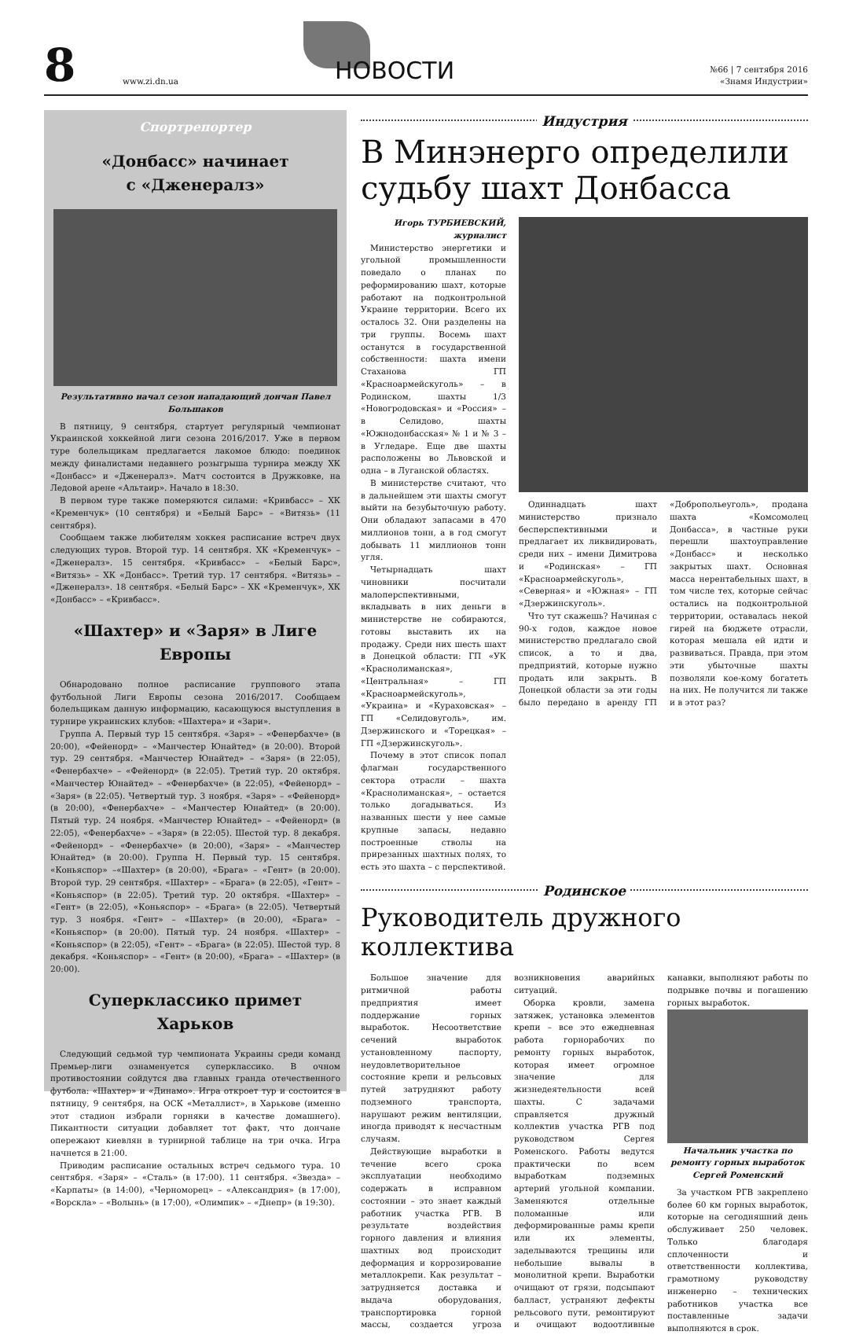8
www.zi.dn.ua
НОВОСТИ
№66 | 7 сентября 2016
«Знамя Индустрии»
Спортрепортер
«Донбасс» начинает
с «Дженералз»
Результативно начал сезон нападающий дончан Павел Большаков
В пятницу, 9 сентября, стартует регулярный чемпионат Украинской хоккейной лиги сезона 2016/2017. Уже в первом туре болельщикам предлагается лакомое блюдо: поединок между финалистами недавнего розыгрыша турнира между ХК «Донбасс» и «Дженералз». Матч состоится в Дружковке, на Ледовой арене «Альтаир». Начало в 18:30.
В первом туре также померяются силами: «Кривбасс» – ХК «Кременчук» (10 сентября) и «Белый Барс» – «Витязь» (11 сентября).
Сообщаем также любителям хоккея расписание встреч двух следующих туров. Второй тур. 14 сентября. ХК «Кременчук» – «Дженералз». 15 сентября. «Кривбасс» – «Белый Барс», «Витязь» – ХК «Донбасс». Третий тур. 17 сентября. «Витязь» – «Дженералз». 18 сентября. «Белый Барс» – ХК «Кременчук», ХК «Донбасс» – «Кривбасс».
«Шахтер» и «Заря» в Лиге Европы
Обнародовано полное расписание группового этапа футбольной Лиги Европы сезона 2016/2017. Сообщаем болельщикам данную информацию, касающуюся выступления в турнире украинских клубов: «Шахтера» и «Зари».
Группа А. Первый тур 15 сентября. «Заря» – «Фенербахче» (в 20:00), «Фейенорд» – «Манчестер Юнайтед» (в 20:00). Второй тур. 29 сентября. «Манчестер Юнайтед» – «Заря» (в 22:05), «Фенербахче» – «Фейенорд» (в 22:05). Третий тур. 20 октября. «Манчестер Юнайтед» – «Фенербахче» (в 22:05), «Фейенорд» – «Заря» (в 22:05). Четвертый тур. 3 ноября. «Заря» – «Фейенорд» (в 20:00), «Фенербахче» – «Манчестер Юнайтед» (в 20:00). Пятый тур. 24 ноября. «Манчестер Юнайтед» – «Фейенорд» (в 22:05), «Фенербахче» – «Заря» (в 22:05). Шестой тур. 8 декабря. «Фейенорд» – «Фенербахче» (в 20:00), «Заря» – «Манчестер Юнайтед» (в 20:00). Группа Н. Первый тур. 15 сентября. «Коньяспор» –«Шахтер» (в 20:00), «Брага» – «Гент» (в 20:00). Второй тур. 29 сентября. «Шахтер» – «Брага» (в 22:05), «Гент» – «Коньяспор» (в 22:05). Третий тур. 20 октября. «Шахтер» – «Гент» (в 22:05), «Коньяспор» – «Брага» (в 22:05). Четвертый тур. 3 ноября. «Гент» – «Шахтер» (в 20:00), «Брага» – «Коньяспор» (в 20:00). Пятый тур. 24 ноября. «Шахтер» – «Коньяспор» (в 22:05), «Гент» – «Брага» (в 22:05). Шестой тур. 8 декабря. «Коньяспор» – «Гент» (в 20:00), «Брага» – «Шахтер» (в 20:00).
Суперклассико примет Харьков
Следующий седьмой тур чемпионата Украины среди команд Премьер-лиги ознаменуется суперклассико. В очном противостоянии сойдутся два главных гранда отечественного футбола: «Шахтер» и «Динамо». Игра откроет тур и состоится в пятницу, 9 сентября, на ОСК «Металлист», в Харькове (именно этот стадион избрали горняки в качестве домашнего). Пикантности ситуации добавляет тот факт, что дончане опережают киевлян в турнирной таблице на три очка. Игра начнется в 21:00.
Приводим расписание остальных встреч седьмого тура. 10 сентября. «Заря» – «Сталь» (в 17:00). 11 сентября. «Звезда» – «Карпаты» (в 14:00), «Черноморец» – «Александрия» (в 17:00), «Ворскла» – «Волынь» (в 17:00), «Олимпик» – «Днепр» (в 19:30).
Индустрия
В Минэнерго определили судьбу шахт Донбасса
Игорь ТУРБИЕВСКИЙ,
журналист
Министерство энергетики и угольной промышленности поведало о планах по реформированию шахт, которые работают на подконтрольной Украине территории. Всего их осталось 32. Они разделены на три группы. Восемь шахт останутся в государственной собственности: шахта имени Стаханова ГП «Красноармейскуголь» – в Родинском, шахты 1/3 «Новогродовская» и «Россия» – в Селидово, шахты «Южнодонбасская» № 1 и № 3 – в Угледаре. Еще две шахты расположены во Львовской и одна – в Луганской областях.
В министерстве считают, что в дальнейшем эти шахты смогут выйти на безубыточную работу. Они обладают запасами в 470 миллионов тонн, а в год смогут добывать 11 миллионов тонн угля.
Четырнадцать шахт чиновники посчитали малоперспективными, вкладывать в них деньги в министерстве не собираются, готовы выставить их на продажу. Среди них шесть шахт в Донецкой области: ГП «УК «Краснолиманская», «Центральная» – ГП «Красноармейскуголь», «Украина» и «Кураховская» – ГП «Селидовуголь», им. Дзержинского и «Торецкая» – ГП «Дзержинскуголь».
Почему в этот список попал флагман государственного сектора отрасли – шахта «Краснолиманская», – остается только догадываться. Из названных шести у нее самые крупные запасы, недавно построенные стволы на прирезанных шахтных полях, то есть это шахта – с перспективой.
Одиннадцать шахт министерство признало бесперспективными и предлагает их ликвидировать, среди них – имени Димитрова и «Родинская» – ГП «Красноармейскуголь», «Северная» и «Южная» – ГП «Дзержинскуголь».
Что тут скажешь? Начиная с 90-х годов, каждое новое министерство предлагало свой список, а то и два, предприятий, которые нужно продать или закрыть. В Донецкой области за эти годы было передано в аренду ГП «Добропольеуголь», продана шахта «Комсомолец Донбасса», в частные руки перешли шахтоуправление «Донбасс» и несколько закрытых шахт. Основная масса нерентабельных шахт, в том числе тех, которые сейчас остались на подконтрольной территории, оставалась некой гирей на бюджете отрасли, которая мешала ей идти и развиваться. Правда, при этом эти убыточные шахты позволяли кое-кому богатеть на них. Не получится ли также и в этот раз?
Родинское
Руководитель дружного коллектива
Большое значение для ритмичной работы предприятия имеет поддержание горных выработок. Несоответствие сечений выработок установленному паспорту, неудовлетворительное состояние крепи и рельсовых путей затрудняют работу подземного транспорта, нарушают режим вентиляции, иногда приводят к несчастным случаям.
Действующие выработки в течение всего срока эксплуатации необходимо содержать в исправном состоянии – это знает каждый работник участка РГВ. В результате воздействия горного давления и влияния шахтных вод происходит деформация и коррозирование металлокрепи. Как результат – затрудняется доставка и выдача оборудования, транспортировка горной массы, создается угроза возникновения аварийных ситуаций.
Оборка кровли, замена затяжек, установка элементов крепи – все это ежедневная работа горнорабочих по ремонту горных выработок, которая имеет огромное значение для жизнедеятельности всей шахты. С задачами справляется дружный коллектив участка РГВ под руководством Сергея Роменского. Работы ведутся практически по всем выработкам подземных артерий угольной компании. Заменяются отдельные поломанные или деформированные рамы крепи или их элементы, заделываются трещины или небольшие вывалы в монолитной крепи. Выработки очищают от грязи, подсыпают балласт, устраняют дефекты рельсового пути, ремонтируют и очищают водоотливные канавки, выполняют работы по подрывке почвы и погашению горных выработок.
Начальник участка по ремонту горных выработок Сергей Роменский
За участком РГВ закреплено более 60 км горных выработок, которые на сегодняшний день обслуживает 250 человек. Только благодаря сплоченности и ответственности коллектива, грамотному руководству инженерно – технических работников участка все поставленные задачи выполняются в срок.